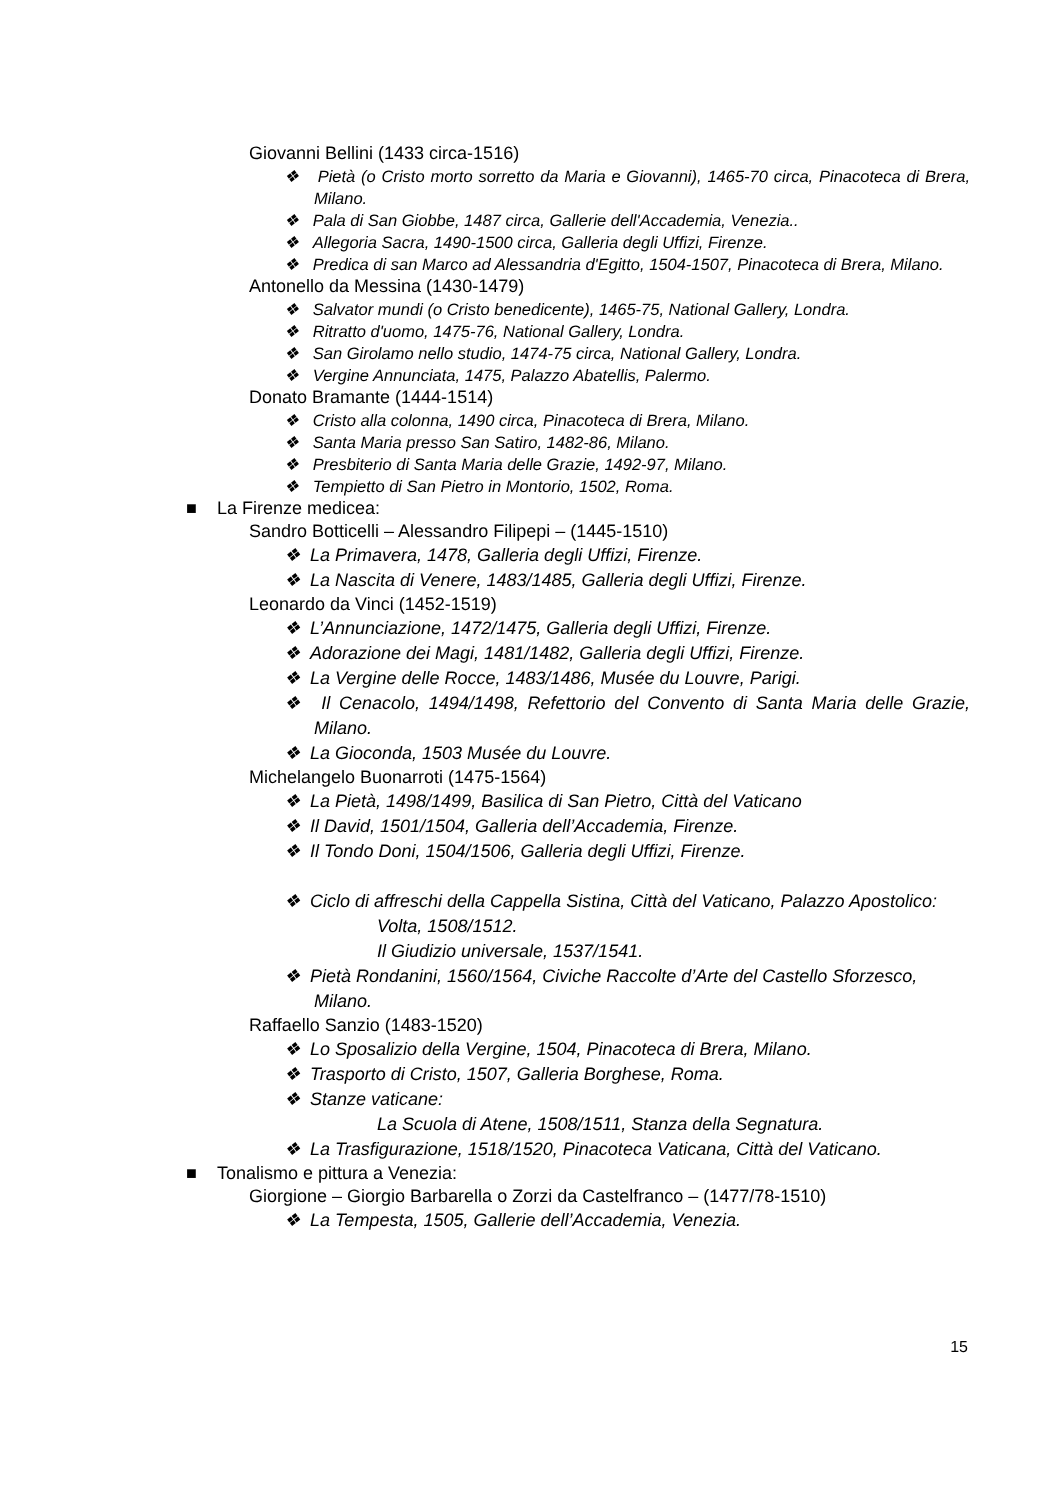Giovanni Bellini (1433 circa-1516)
❖ Pietà (o Cristo morto sorretto da Maria e Giovanni), 1465-70 circa, Pinacoteca di Brera, Milano.
❖ Pala di San Giobbe, 1487 circa, Gallerie dell'Accademia, Venezia..
❖ Allegoria Sacra, 1490-1500 circa, Galleria degli Uffizi, Firenze.
❖ Predica di san Marco ad Alessandria d'Egitto, 1504-1507, Pinacoteca di Brera, Milano.
Antonello da Messina (1430-1479)
❖ Salvator mundi (o Cristo benedicente), 1465-75, National Gallery, Londra.
❖ Ritratto d'uomo, 1475-76, National Gallery, Londra.
❖ San Girolamo nello studio, 1474-75 circa, National Gallery, Londra.
❖ Vergine Annunciata, 1475, Palazzo Abatellis, Palermo.
Donato Bramante (1444-1514)
❖ Cristo alla colonna, 1490 circa, Pinacoteca di Brera, Milano.
❖ Santa Maria presso San Satiro, 1482-86, Milano.
❖ Presbiterio di Santa Maria delle Grazie, 1492-97, Milano.
❖ Tempietto di San Pietro in Montorio, 1502, Roma.
■ La Firenze medicea:
Sandro Botticelli – Alessandro Filipepi – (1445-1510)
❖ La Primavera, 1478, Galleria degli Uffizi, Firenze.
❖ La Nascita di Venere, 1483/1485, Galleria degli Uffizi, Firenze.
Leonardo da Vinci (1452-1519)
❖ L’Annunciazione, 1472/1475, Galleria degli Uffizi, Firenze.
❖ Adorazione dei Magi, 1481/1482, Galleria degli Uffizi, Firenze.
❖ La Vergine delle Rocce, 1483/1486, Musée du Louvre, Parigi.
❖ Il Cenacolo, 1494/1498, Refettorio del Convento di Santa Maria delle Grazie, Milano.
❖ La Gioconda, 1503 Musée du Louvre.
Michelangelo Buonarroti (1475-1564)
❖ La Pietà, 1498/1499, Basilica di San Pietro, Città del Vaticano
❖ Il David, 1501/1504, Galleria dell’Accademia, Firenze.
❖ Il Tondo Doni, 1504/1506, Galleria degli Uffizi, Firenze.
❖ Ciclo di affreschi della Cappella Sistina, Città del Vaticano, Palazzo Apostolico:
Volta, 1508/1512.
Il Giudizio universale, 1537/1541.
❖ Pietà Rondanini, 1560/1564, Civiche Raccolte d’Arte del Castello Sforzesco, Milano.
Raffaello Sanzio (1483-1520)
❖ Lo Sposalizio della Vergine, 1504, Pinacoteca di Brera, Milano.
❖ Trasporto di Cristo, 1507, Galleria Borghese, Roma.
❖ Stanze vaticane:
La Scuola di Atene, 1508/1511, Stanza della Segnatura.
❖ La Trasfigurazione, 1518/1520, Pinacoteca Vaticana, Città del Vaticano.
■ Tonalismo e pittura a Venezia:
Giorgione – Giorgio Barbarella o Zorzi da Castelfranco – (1477/78-1510)
❖ La Tempesta, 1505, Gallerie dell’Accademia, Venezia.
15